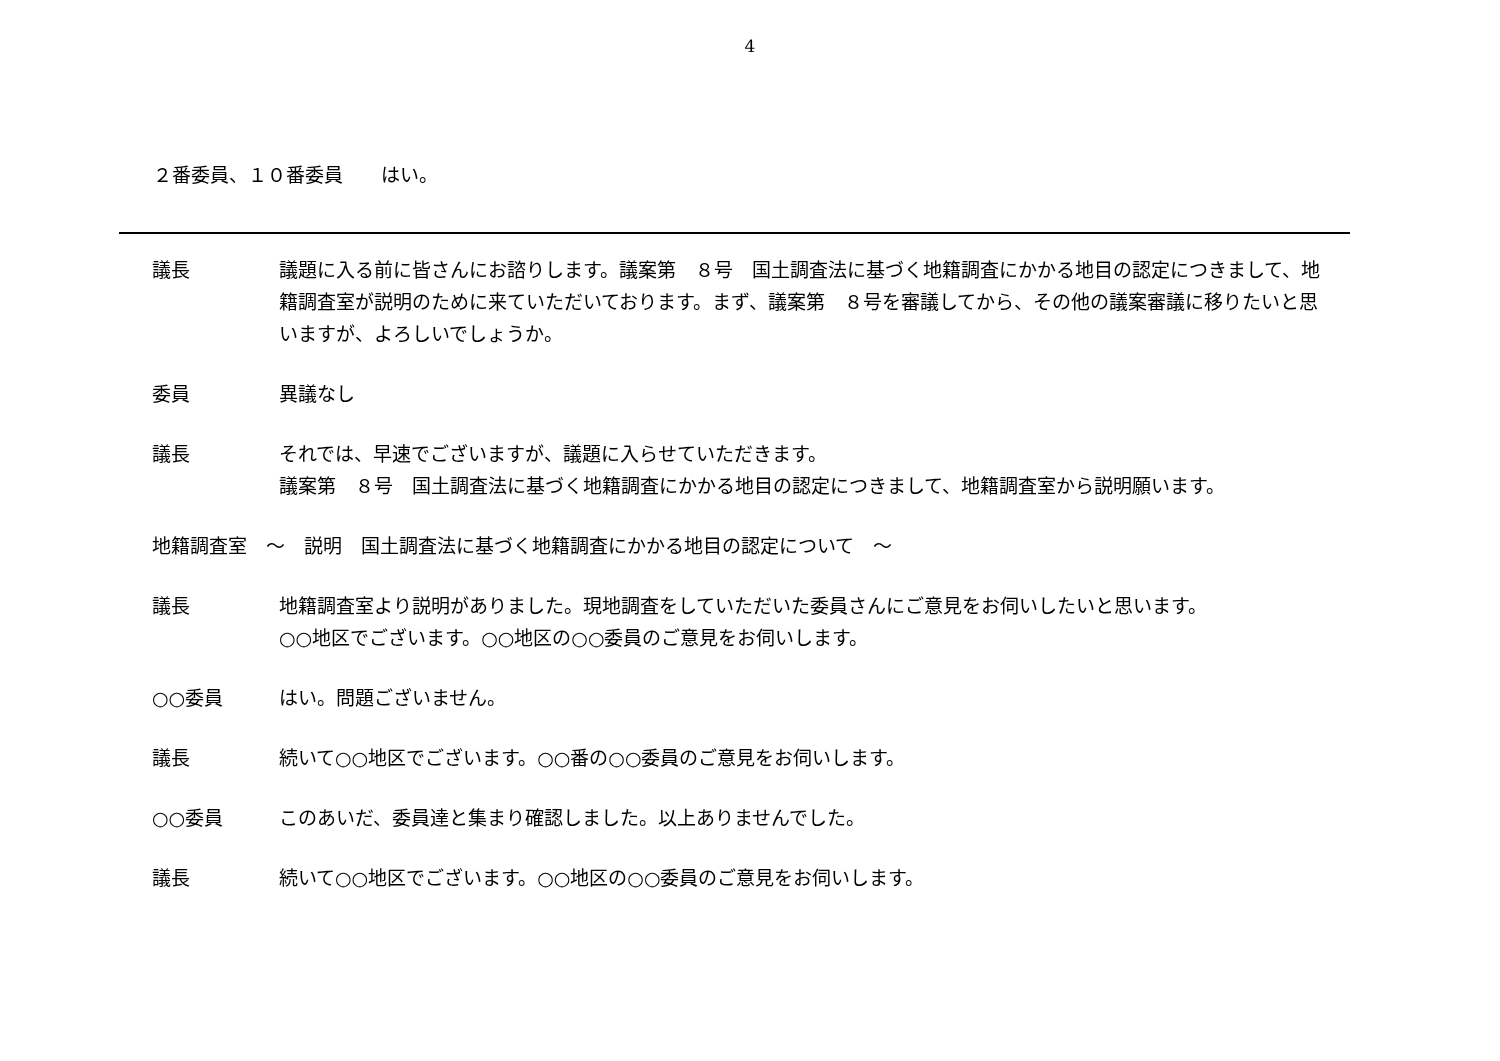4
２番委員、１０番委員　　はい。
議長 議題に入る前に皆さんにお諮りします。議案第　８号　国土調査法に基づく地籍調査にかかる地目の認定につきまして、地籍調査室が説明のために来ていただいております。まず、議案第　８号を審議してから、その他の議案審議に移りたいと思いますが、よろしいでしょうか。
委員 異議なし
議長 それでは、早速でございますが、議題に入らせていただきます。
議案第　８号　国土調査法に基づく地籍調査にかかる地目の認定につきまして、地籍調査室から説明願います。
地籍調査室　～　説明　国土調査法に基づく地籍調査にかかる地目の認定について　～
議長 地籍調査室より説明がありました。現地調査をしていただいた委員さんにご意見をお伺いしたいと思います。
○○地区でございます。○○地区の○○委員のご意見をお伺いします。
○○委員 はい。問題ございません。
議長 続いて○○地区でございます。○○番の○○委員のご意見をお伺いします。
○○委員 このあいだ、委員達と集まり確認しました。以上ありませんでした。
議長 続いて○○地区でございます。○○地区の○○委員のご意見をお伺いします。